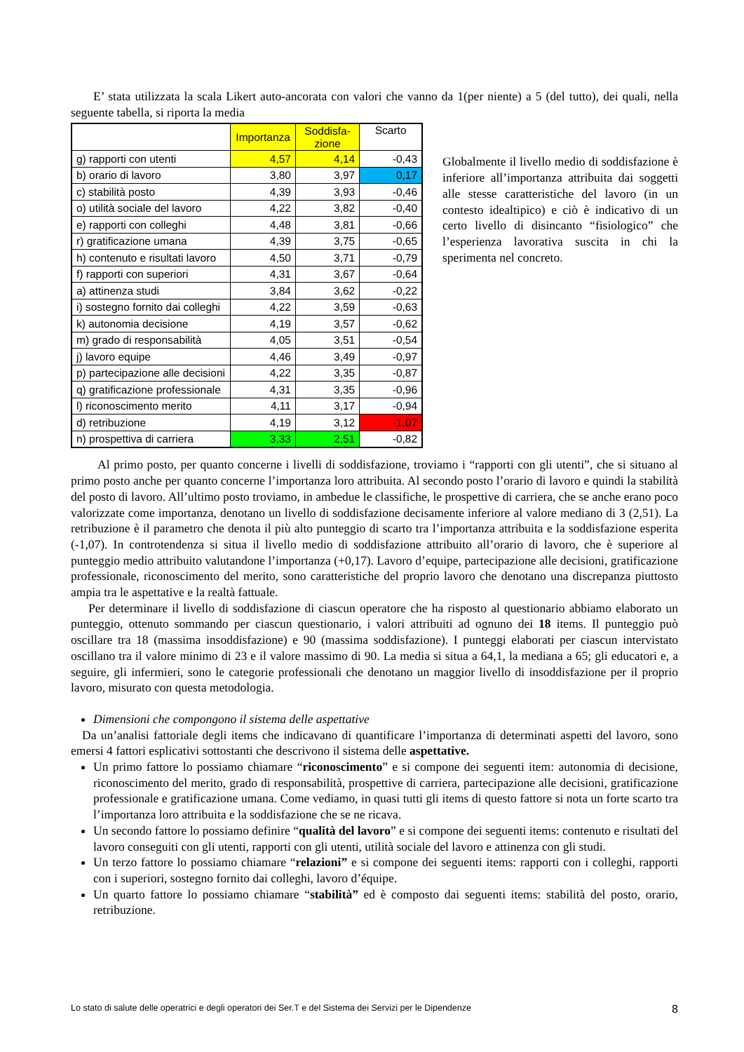E’ stata utilizzata la scala Likert auto-ancorata con valori che vanno da 1(per niente) a 5 (del tutto), dei quali, nella seguente tabella, si riporta la media
| | Importanza | Soddisfa- zione | Scarto |
| g) rapporti con utenti | 4,57 | 4,14 | -0,43 |
| b) orario di lavoro | 3,80 | 3,97 | 0,17 |
| c) stabilità posto | 4,39 | 3,93 | -0,46 |
| o) utilità sociale del lavoro | 4,22 | 3,82 | -0,40 |
| e) rapporti con colleghi | 4,48 | 3,81 | -0,66 |
| r) gratificazione umana | 4,39 | 3,75 | -0,65 |
| h) contenuto e risultati lavoro | 4,50 | 3,71 | -0,79 |
| f) rapporti con superiori | 4,31 | 3,67 | -0,64 |
| a) attinenza studi | 3,84 | 3,62 | -0,22 |
| i) sostegno fornito dai colleghi | 4,22 | 3,59 | -0,63 |
| k) autonomia decisione | 4,19 | 3,57 | -0,62 |
| m) grado di responsabilità | 4,05 | 3,51 | -0,54 |
| j) lavoro equipe | 4,46 | 3,49 | -0,97 |
| p) partecipazione alle decisioni | 4,22 | 3,35 | -0,87 |
| q) gratificazione professionale | 4,31 | 3,35 | -0,96 |
| l) riconoscimento merito | 4,11 | 3,17 | -0,94 |
| d) retribuzione | 4,19 | 3,12 | -1,07 |
| n) prospettiva di carriera | 3,33 | 2,51 | -0,82 |
Globalmente il livello medio di soddisfazione è inferiore all’importanza attribuita dai soggetti alle stesse caratteristiche del lavoro (in un contesto idealtipico) e ciò è indicativo di un certo livello di disincanto “fisiologico” che l’esperienza lavorativa suscita in chi la sperimenta nel concreto.
Al primo posto, per quanto concerne i livelli di soddisfazione, troviamo i “rapporti con gli utenti”, che si situano al primo posto anche per quanto concerne l’importanza loro attribuita. Al secondo posto l’orario di lavoro e quindi la stabilità del posto di lavoro. All’ultimo posto troviamo, in ambedue le classifiche, le prospettive di carriera, che se anche erano poco valorizzate come importanza, denotano un livello di soddisfazione decisamente inferiore al valore mediano di 3 (2,51). La retribuzione è il parametro che denota il più alto punteggio di scarto tra l’importanza attribuita e la soddisfazione esperita (-1,07). In controtendenza si situa il livello medio di soddisfazione attribuito all’orario di lavoro, che è superiore al punteggio medio attribuito valutandone l’importanza (+0,17). Lavoro d’equipe, partecipazione alle decisioni, gratificazione professionale, riconoscimento del merito, sono caratteristiche del proprio lavoro che denotano una discrepanza piuttosto ampia tra le aspettative e la realtà fattuale.
Per determinare il livello di soddisfazione di ciascun operatore che ha risposto al questionario abbiamo elaborato un punteggio, ottenuto sommando per ciascun questionario, i valori attribuiti ad ognuno dei 18 items. Il punteggio può oscillare tra 18 (massima insoddisfazione) e 90 (massima soddisfazione). I punteggi elaborati per ciascun intervistato oscillano tra il valore minimo di 23 e il valore massimo di 90. La media si situa a 64,1, la mediana a 65; gli educatori e, a seguire, gli infermieri, sono le categorie professionali che denotano un maggior livello di insoddisfazione per il proprio lavoro, misurato con questa metodologia.
Dimensioni che compongono il sistema delle aspettative
Da un’analisi fattoriale degli items che indicavano di quantificare l’importanza di determinati aspetti del lavoro, sono emersi 4 fattori esplicativi sottostanti che descrivono il sistema delle aspettative.
Un primo fattore lo possiamo chiamare “riconoscimento” e si compone dei seguenti item: autonomia di decisione, riconoscimento del merito, grado di responsabilità, prospettive di carriera, partecipazione alle decisioni, gratificazione professionale e gratificazione umana. Come vediamo, in quasi tutti gli items di questo fattore si nota un forte scarto tra l’importanza loro attribuita e la soddisfazione che se ne ricava.
Un secondo fattore lo possiamo definire “qualità del lavoro” e si compone dei seguenti items: contenuto e risultati del lavoro conseguiti con gli utenti, rapporti con gli utenti, utilità sociale del lavoro e attinenza con gli studi.
Un terzo fattore lo possiamo chiamare “relazioni” e si compone dei seguenti items: rapporti con i colleghi, rapporti con i superiori, sostegno fornito dai colleghi, lavoro d’équipe.
Un quarto fattore lo possiamo chiamare “stabilità” ed è composto dai seguenti items: stabilità del posto, orario, retribuzione.
Lo stato di salute delle operatrici e degli operatori dei Ser.T e del Sistema dei Servizi per le Dipendenze 8